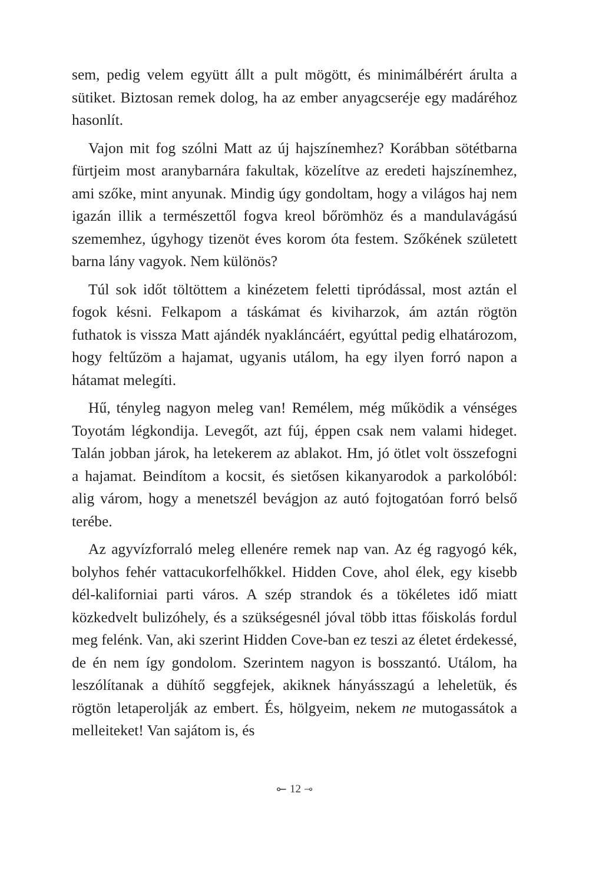sem, pedig velem együtt állt a pult mögött, és minimálbérért árulta a sütiket. Biztosan remek dolog, ha az ember anyagcseréje egy madáréhoz hasonlít.
Vajon mit fog szólni Matt az új hajszínemhez? Korábban sötétbarna fürtjeim most aranybarnára fakultak, közelítve az eredeti hajszínemhez, ami szőke, mint anyunak. Mindig úgy gondoltam, hogy a világos haj nem igazán illik a természettől fogva kreol bőrömhöz és a mandulavágású szememhez, úgyhogy tizenöt éves korom óta festem. Szőkének született barna lány vagyok. Nem különös?
Túl sok időt töltöttem a kinézetem feletti tipródással, most aztán el fogok késni. Felkapom a táskámat és kiviharzok, ám aztán rögtön futhatok is vissza Matt ajándék nyakláncáért, egyúttal pedig elhatározom, hogy feltűzöm a hajamat, ugyanis utálom, ha egy ilyen forró napon a hátamat melegíti.
Hű, tényleg nagyon meleg van! Remélem, még működik a vénséges Toyotám légkondija. Levegőt, azt fúj, éppen csak nem valami hideget. Talán jobban járok, ha letekerem az ablakot. Hm, jó ötlet volt összefogni a hajamat. Beindítom a kocsit, és sietősen kikanyarodok a parkolóból: alig várom, hogy a menetszél bevágjon az autó fojtogatóan forró belső terébe.
Az agyvízforraló meleg ellenére remek nap van. Az ég ragyogó kék, bolyhos fehér vattacukorfelhőkkel. Hidden Cove, ahol élek, egy kisebb dél-kaliforniai parti város. A szép strandok és a tökéletes idő miatt közkedvelt bulizóhely, és a szükségesnél jóval több ittas főiskolás fordul meg felénk. Van, aki szerint Hidden Cove-ban ez teszi az életet érdekessé, de én nem így gondolom. Szerintem nagyon is bosszantó. Utálom, ha leszólítanak a dühítő seggfejek, akiknek hányásszagú a leheletük, és rögtön letaperolják az embert. És, hölgyeim, nekem ne mutogassátok a melleiteket! Van sajátom is, és
⟜ 12 ⊸